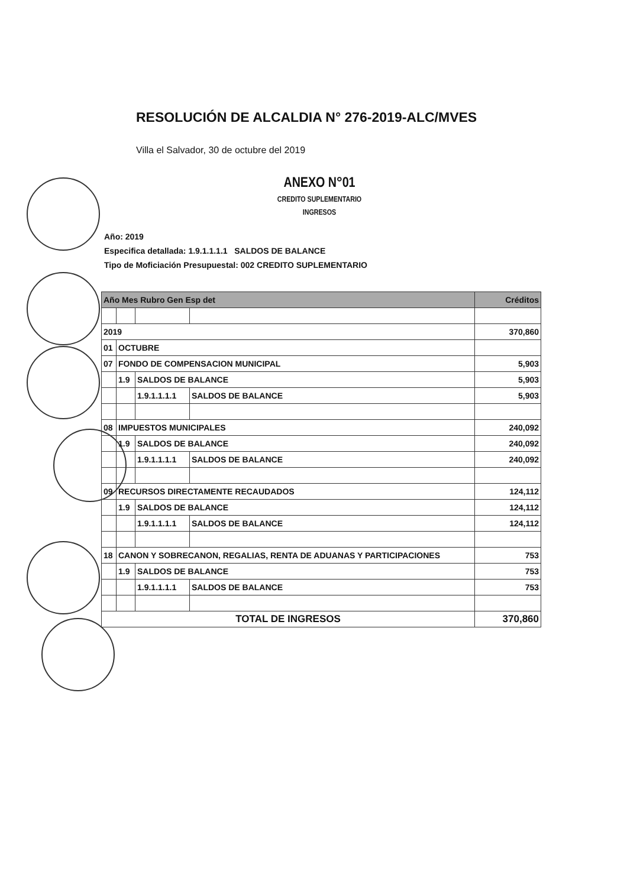RESOLUCIÓN DE ALCALDIA N° 276-2019-ALC/MVES
Villa el Salvador, 30 de octubre del 2019
ANEXO N°01
CREDITO SUPLEMENTARIO
INGRESOS
Año: 2019
Especifica detallada: 1.9.1.1.1.1 SALDOS DE BALANCE
Tipo de Moficiación Presupuestal: 002 CREDITO SUPLEMENTARIO
| Año Mes Rubro Gen Esp det | | | | Créditos |
| --- | --- | --- | --- | --- |
| 2019 | | | | 370,860 |
| 01 | OCTUBRE | | | |
| 07 | FONDO DE COMPENSACION MUNICIPAL | | | 5,903 |
| | 1.9 | SALDOS DE BALANCE | | 5,903 |
| | | 1.9.1.1.1.1 | SALDOS DE BALANCE | 5,903 |
| 08 | IMPUESTOS MUNICIPALES | | | 240,092 |
| | 1.9 | SALDOS DE BALANCE | | 240,092 |
| | | 1.9.1.1.1.1 | SALDOS DE BALANCE | 240,092 |
| 09 | RECURSOS DIRECTAMENTE RECAUDADOS | | | 124,112 |
| | 1.9 | SALDOS DE BALANCE | | 124,112 |
| | | 1.9.1.1.1.1 | SALDOS DE BALANCE | 124,112 |
| 18 | CANON Y SOBRECANON, REGALIAS, RENTA DE ADUANAS Y PARTICIPACIONES | | | 753 |
| | 1.9 | SALDOS DE BALANCE | | 753 |
| | | 1.9.1.1.1.1 | SALDOS DE BALANCE | 753 |
| TOTAL DE INGRESOS | | | | 370,860 |